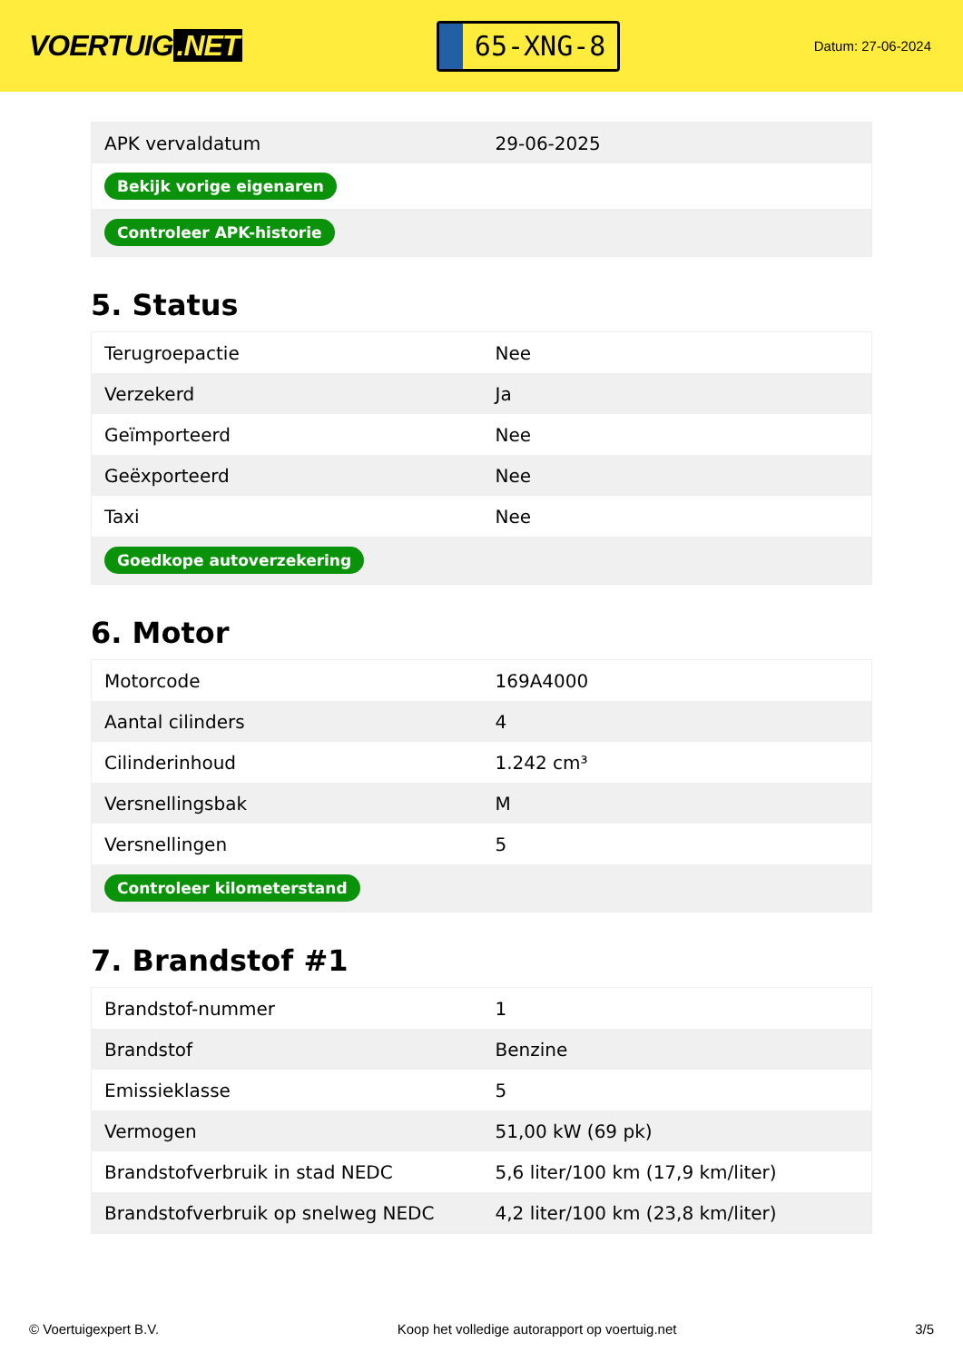VOERTUIG.NET
65-XNG-8
Datum: 27-06-2024
| APK vervaldatum | 29-06-2025 |
| Bekijk vorige eigenaren | |
| Controleer APK-historie | |
5. Status
| Terugroepactie | Nee |
| Verzekerd | Ja |
| Geïmporteerd | Nee |
| Geëxporteerd | Nee |
| Taxi | Nee |
| Goedkope autoverzekering | |
6. Motor
| Motorcode | 169A4000 |
| Aantal cilinders | 4 |
| Cilinderinhoud | 1.242 cm³ |
| Versnellingsbak | M |
| Versnellingen | 5 |
| Controleer kilometerstand | |
7. Brandstof #1
| Brandstof-nummer | 1 |
| Brandstof | Benzine |
| Emissieklasse | 5 |
| Vermogen | 51,00 kW (69 pk) |
| Brandstofverbruik in stad NEDC | 5,6 liter/100 km (17,9 km/liter) |
| Brandstofverbruik op snelweg NEDC | 4,2 liter/100 km (23,8 km/liter) |
© Voertuigexpert B.V. Koop het volledige autorapport op voertuig.net 3/5